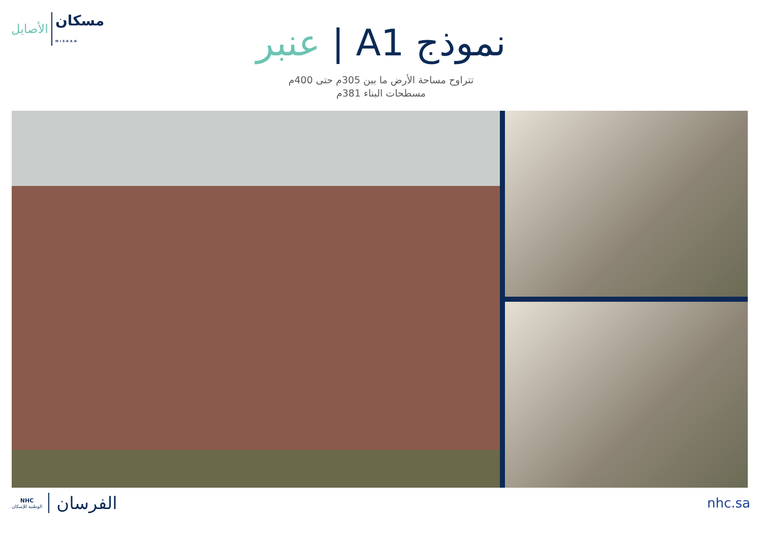الأصايل مسكان
MISKAN
نموذج A1 | عنبر
تتراوح مساحة الأرض ما بين 305م حتى 400م
مسطحات البناء 381م
NHC
الوطنية للإسكان
الفرسان
nhc.sa